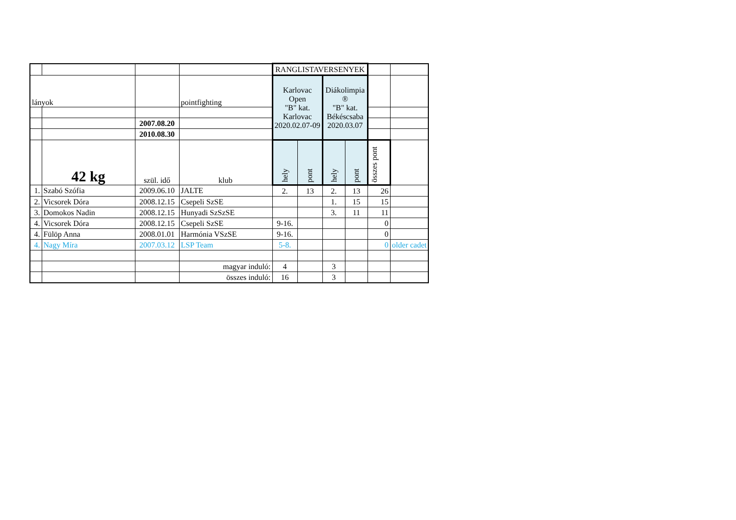| | | | | RANGLISTAVERSENYEK | | | | | |
| lányok | | | pointfighting | Karlovac Open "B" kat. Karlovac 2020.02.07-09 | | Diákolimpia ® "B" kat. Békéscsaba 2020.03.07 | | | |
| | | 2007.08.20 | | | | | | | |
| | | 2010.08.30 | | | | | | | |
| | 42 kg | szül. idő | klub | hely | pont | hely | pont | összes pont | |
| 1. | Szabó Szófia | 2009.06.10 | JALTE | 2. | 13 | 2. | 13 | 26 | |
| 2. | Vicsorek Dóra | 2008.12.15 | Csepeli SzSE | | | 1. | 15 | 15 | |
| 3. | Domokos Nadin | 2008.12.15 | Hunyadi SzSzSE | | | 3. | 11 | 11 | |
| 4. | Vicsorek Dóra | 2008.12.15 | Csepeli SzSE | 9-16. | | | | 0 | |
| 4. | Fülöp Anna | 2008.01.01 | Harmónia VSzSE | 9-16. | | | | 0 | |
| 4. | Nagy Míra | 2007.03.12 | LSP Team | 5-8. | | | | 0 | older cadet |
| | | | magyar induló: | 4 | | 3 | | | |
| | | | összes induló: | 16 | | 3 | | | |